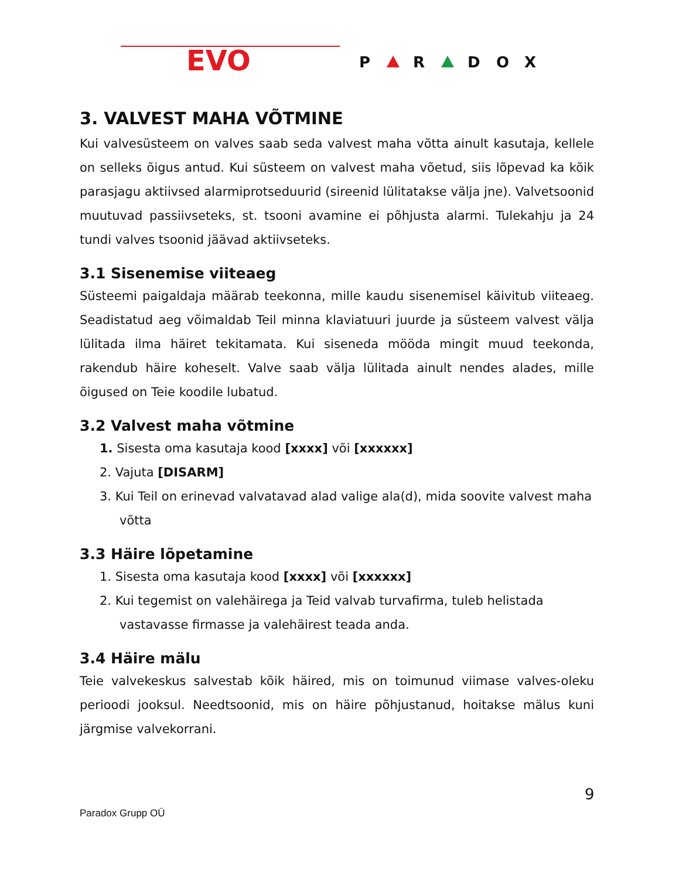EVO
P
R
D
O
X
3. VALVEST MAHA VÕTMINE
Kui valvesüsteem on valves saab seda valvest maha võtta ainult kasutaja, kellele on selleks õigus antud. Kui süsteem on valvest maha võetud, siis lõpevad ka kõik parasjagu aktiivsed alarmiprotseduurid (sireenid lülitatakse välja jne). Valvetsoonid muutuvad passiivseteks, st. tsooni avamine ei põhjusta alarmi. Tulekahju ja 24 tundi valves tsoonid jäävad aktiivseteks.
3.1 Sisenemise viiteaeg
Süsteemi paigaldaja määrab teekonna, mille kaudu sisenemisel käivitub viiteaeg. Seadistatud aeg võimaldab Teil minna klaviatuuri juurde ja süsteem valvest välja lülitada ilma häiret tekitamata. Kui siseneda mööda mingit muud teekonda, rakendub häire koheselt. Valve saab välja lülitada ainult nendes alades, mille õigused on Teie koodile lubatud.
3.2 Valvest maha võtmine
1. Sisesta oma kasutaja kood [xxxx] või [xxxxxx]
2. Vajuta [DISARM]
3. Kui Teil on erinevad valvatavad alad valige ala(d), mida soovite valvest maha võtta
3.3 Häire lõpetamine
1. Sisesta oma kasutaja kood [xxxx] või [xxxxxx]
2. Kui tegemist on valehäirega ja Teid valvab turvafirma, tuleb helistada vastavasse firmasse ja valehäirest teada anda.
3.4 Häire mälu
Teie valvekeskus salvestab kõik häired, mis on toimunud viimase valves-oleku perioodi jooksul. Needtsoonid, mis on häire põhjustanud, hoitakse mälus kuni järgmise valvekorrani.
9
Paradox Grupp OÜ